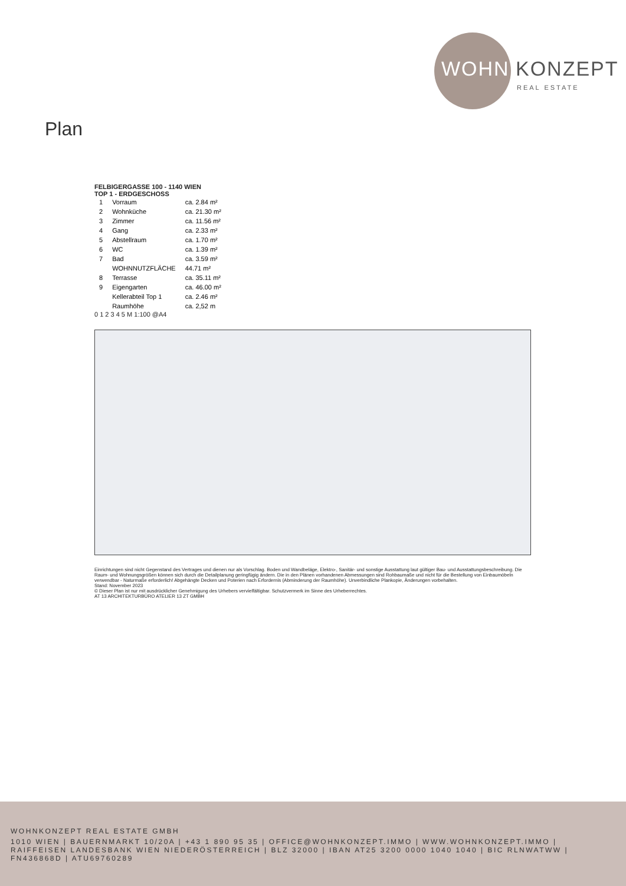WOHN KONZEPT
REAL ESTATE
Plan
FELBIGERGASSE 100 - 1140 WIEN
TOP 1 - ERDGESCHOSS
| 1 | Vorraum | ca. 2.84 m² |
| 2 | Wohnküche | ca. 21.30 m² |
| 3 | Zimmer | ca. 11.56 m² |
| 4 | Gang | ca. 2.33 m² |
| 5 | Abstellraum | ca. 1.70 m² |
| 6 | WC | ca. 1.39 m² |
| 7 | Bad | ca. 3.59 m² |
| | WOHNNUTZFLÄCHE | 44.71 m² |
| 8 | Terrasse | ca. 35.11 m² |
| 9 | Eigengarten | ca. 46.00 m² |
| | Kellerabteil Top 1 | ca. 2.46 m² |
| | Raumhöhe | ca. 2,52 m |
0 1 2 3 4 5 M 1:100 @A4
Einrichtungen sind nicht Gegenstand des Vertrages und dienen nur als Vorschlag. Boden und Wandbeläge, Elektro-, Sanitär- und sonstige Ausstattung laut gültiger Bau- und Ausstattungsbeschreibung. Die Raum- und Wohnungsgrößen können sich durch die Detailplanung geringfügig ändern. Die in den Plänen vorhandenen Abmessungen sind Rohbaumaße und nicht für die Bestellung von Einbaumöbeln verwendbar - Naturmaße erforderlich! Abgehängte Decken und Poterien nach Erfordernis (Abminderung der Raumhöhe). Unverbindliche Plankopie, Änderungen vorbehalten.
Stand: November 2023
© Dieser Plan ist nur mit ausdrücklicher Genehmigung des Urhebers vervielfältigbar. Schutzvermerk im Sinne des Urheberrechtes.
AT 13 ARCHITEKTURBÜRO ATELIER 13 ZT GMBH
WOHNKONZEPT REAL ESTATE GMBH
1010 WIEN | BAUERNMARKT 10/20A | +43 1 890 95 35 | OFFICE@WOHNKONZEPT.IMMO | WWW.WOHNKONZEPT.IMMO | RAIFFEISEN LANDESBANK WIEN NIEDERÖSTERREICH | BLZ 32000 | IBAN AT25 3200 0000 1040 1040 | BIC RLNWATWW | FN436868D | ATU69760289